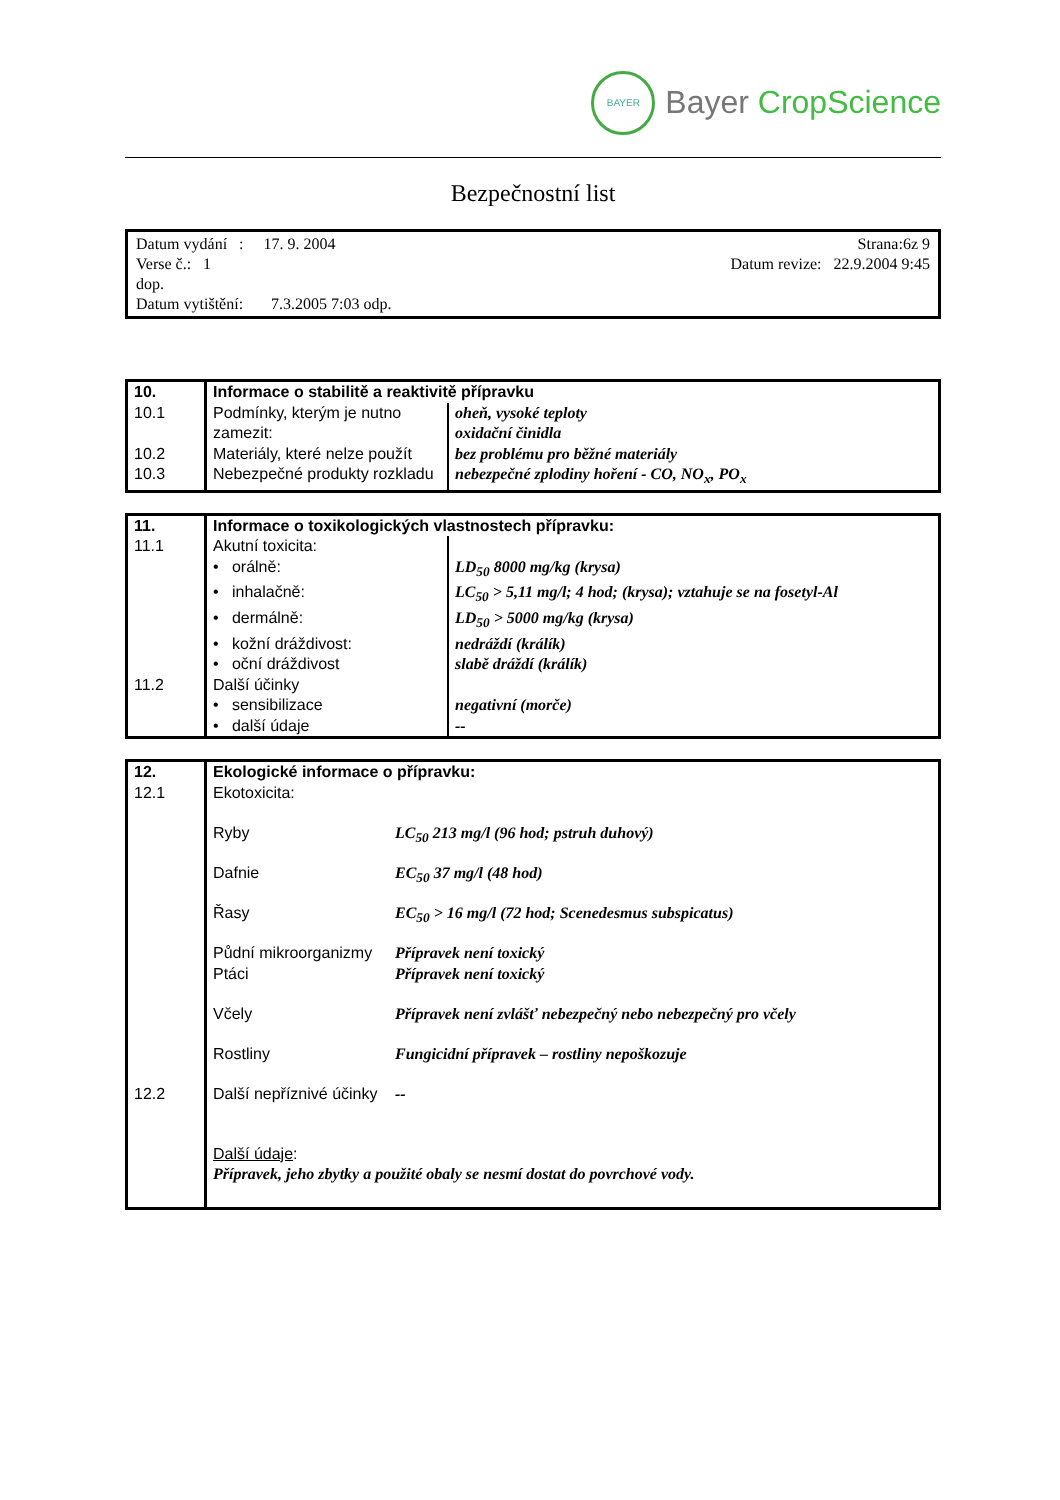BAYER
Bayer CropScience
Bezpečnostní list
Datum vydání : 17. 9. 2004 Strana:6z 9
Verse č.: 1 Datum revize: 22.9.2004 9:45
dop.
Datum vytištění: 7.3.2005 7:03 odp.
| 10. | Informace o stabilitě a reaktivitě přípravku | |
| 10.1 | Podmínky, kterým je nutno zamezit: | oheň, vysoké teploty oxidační činidla |
| 10.2 | Materiály, které nelze použít | bez problému pro běžné materiály |
| 10.3 | Nebezpečné produkty rozkladu | nebezpečné zplodiny hoření - CO, NO<sub>x</sub>, PO<sub>x</sub> |
| 11. | Informace o toxikologických vlastnostech přípravku: | |
| 11.1 | Akutní toxicita: | |
| | • orálně: | LD<sub>50</sub> 8000 mg/kg (krysa) |
| | • inhalačně: | LC<sub>50</sub> > 5,11 mg/l; 4 hod; (krysa); vztahuje se na fosetyl-Al |
| | • dermálně: | LD<sub>50</sub> > 5000 mg/kg (krysa) |
| | • kožní dráždivost: | nedráždí (králík) |
| | • oční dráždivost | slabě dráždí (králík) |
| 11.2 | Další účinky | |
| | • sensibilizace | negativní (morče) |
| | • další údaje | -- |
| 12. | Ekologické informace o přípravku: | |
| 12.1 | Ekotoxicita: | |
| | Ryby | LC<sub>50</sub> 213 mg/l (96 hod; pstruh duhový) |
| | Dafnie | EC<sub>50</sub> 37 mg/l (48 hod) |
| | Řasy | EC<sub>50</sub> > 16 mg/l (72 hod; Scenedesmus subspicatus) |
| | Půdní mikroorganizmy | Přípravek není toxický |
| | Ptáci | Přípravek není toxický |
| | Včely | Přípravek není zvlášť nebezpečný nebo nebezpečný pro včely |
| | Rostliny | Fungicidní přípravek – rostliny nepoškozuje |
| 12.2 | Další nepříznivé účinky | -- |
| | Další údaje : Přípravek, jeho zbytky a použité obaly se nesmí dostat do povrchové vody. | |